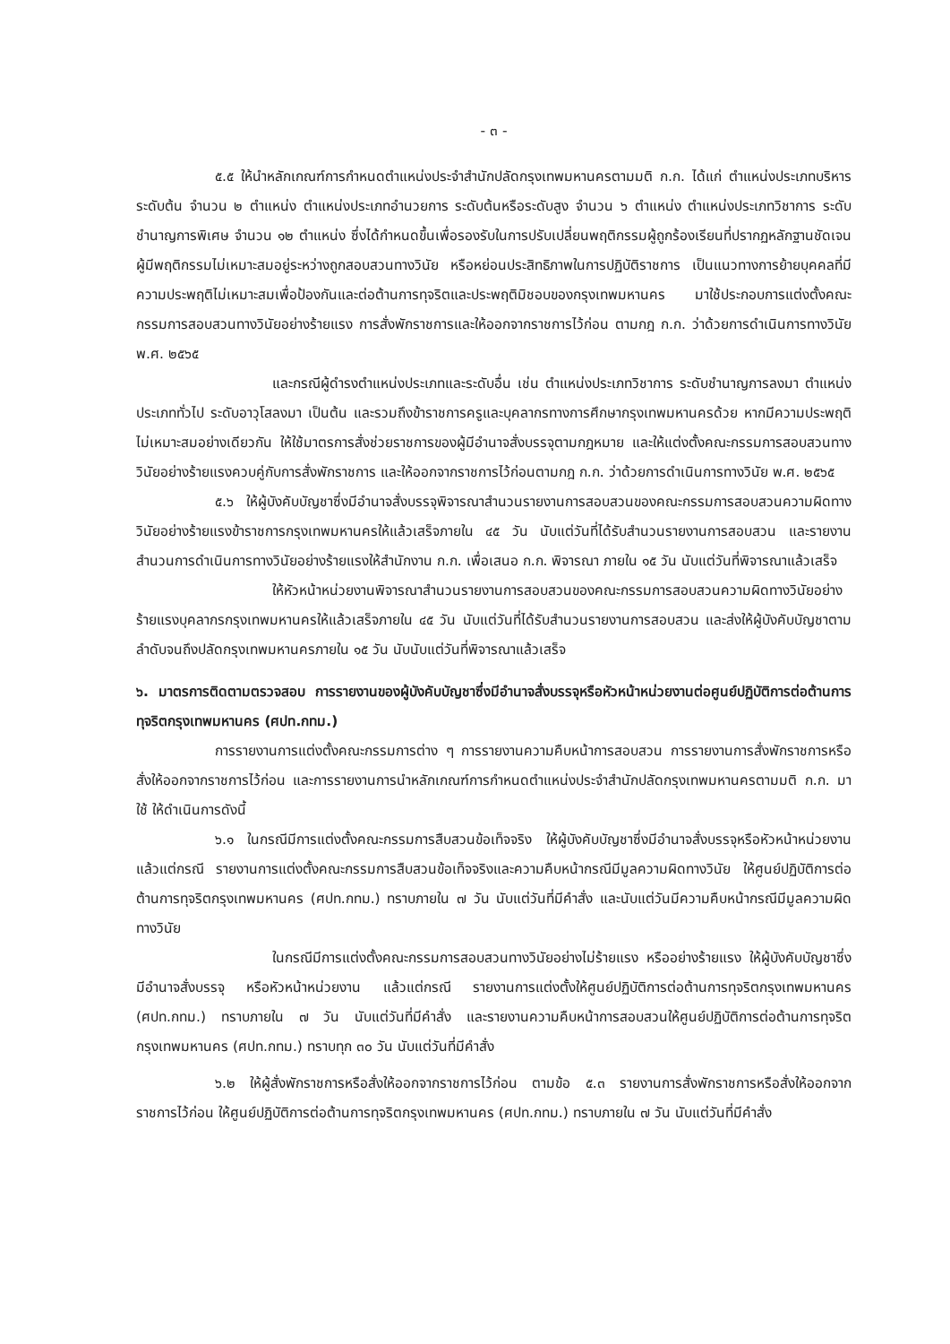- ๓ -
๕.๕ ให้นำหลักเกณฑ์การกำหนดตำแหน่งประจำสำนักปลัดกรุงเทพมหานครตามมติ ก.ก. ได้แก่ ตำแหน่งประเภทบริหาร ระดับต้น จำนวน ๒ ตำแหน่ง ตำแหน่งประเภทอำนวยการ ระดับต้นหรือระดับสูง จำนวน ๖ ตำแหน่ง ตำแหน่งประเภทวิชาการ ระดับชำนาญการพิเศษ จำนวน ๑๒ ตำแหน่ง ซึ่งได้กำหนดขึ้นเพื่อรองรับในการปรับเปลี่ยนพฤติกรรมผู้ถูกร้องเรียนที่ปรากฏหลักฐานชัดเจน ผู้มีพฤติกรรมไม่เหมาะสมอยู่ระหว่างถูกสอบสวนทางวินัย หรือหย่อนประสิทธิภาพในการปฏิบัติราชการ เป็นแนวทางการย้ายบุคคลที่มีความประพฤติไม่เหมาะสมเพื่อป้องกันและต่อต้านการทุจริตและประพฤติมิชอบของกรุงเทพมหานคร มาใช้ประกอบการแต่งตั้งคณะกรรมการสอบสวนทางวินัยอย่างร้ายแรง การสั่งพักราชการและให้ออกจากราชการไว้ก่อน ตามกฎ ก.ก. ว่าด้วยการดำเนินการทางวินัย พ.ศ. ๒๕๖๕
และกรณีผู้ดำรงตำแหน่งประเภทและระดับอื่น เช่น ตำแหน่งประเภทวิชาการ ระดับชำนาญการลงมา ตำแหน่งประเภททั่วไป ระดับอาวุโสลงมา เป็นต้น และรวมถึงข้าราชการครูและบุคลากรทางการศึกษากรุงเทพมหานครด้วย หากมีความประพฤติไม่เหมาะสมอย่างเดียวกัน ให้ใช้มาตรการสั่งช่วยราชการของผู้มีอำนาจสั่งบรรจุตามกฎหมาย และให้แต่งตั้งคณะกรรมการสอบสวนทางวินัยอย่างร้ายแรงควบคู่กับการสั่งพักราชการ และให้ออกจากราชการไว้ก่อนตามกฎ ก.ก. ว่าด้วยการดำเนินการทางวินัย พ.ศ. ๒๕๖๕
๕.๖ ให้ผู้บังคับบัญชาซึ่งมีอำนาจสั่งบรรจุพิจารณาสำนวนรายงานการสอบสวนของคณะกรรมการสอบสวนความผิดทางวินัยอย่างร้ายแรงข้าราชการกรุงเทพมหานครให้แล้วเสร็จภายใน ๔๕ วัน นับแต่วันที่ได้รับสำนวนรายงานการสอบสวน และรายงานสำนวนการดำเนินการทางวินัยอย่างร้ายแรงให้สำนักงาน ก.ก. เพื่อเสนอ ก.ก. พิจารณา ภายใน ๑๕ วัน นับแต่วันที่พิจารณาแล้วเสร็จ
ให้หัวหน้าหน่วยงานพิจารณาสำนวนรายงานการสอบสวนของคณะกรรมการสอบสวนความผิดทางวินัยอย่างร้ายแรงบุคลากรกรุงเทพมหานครให้แล้วเสร็จภายใน ๔๕ วัน นับแต่วันที่ได้รับสำนวนรายงานการสอบสวน และส่งให้ผู้บังคับบัญชาตามลำดับจนถึงปลัดกรุงเทพมหานครภายใน ๑๕ วัน นับนับแต่วันที่พิจารณาแล้วเสร็จ
๖. มาตรการติดตามตรวจสอบ การรายงานของผู้บังคับบัญชาซึ่งมีอำนาจสั่งบรรจุหรือหัวหน้าหน่วยงานต่อศูนย์ปฏิบัติการต่อต้านการทุจริตกรุงเทพมหานคร (ศปท.กทม.)
การรายงานการแต่งตั้งคณะกรรมการต่าง ๆ การรายงานความคืบหน้าการสอบสวน การรายงานการสั่งพักราชการหรือสั่งให้ออกจากราชการไว้ก่อน และการรายงานการนำหลักเกณฑ์การกำหนดตำแหน่งประจำสำนักปลัดกรุงเทพมหานครตามมติ ก.ก. มาใช้ ให้ดำเนินการดังนี้
๖.๑ ในกรณีมีการแต่งตั้งคณะกรรมการสืบสวนข้อเท็จจริง ให้ผู้บังคับบัญชาซึ่งมีอำนาจสั่งบรรจุหรือหัวหน้าหน่วยงาน แล้วแต่กรณี รายงานการแต่งตั้งคณะกรรมการสืบสวนข้อเท็จจริงและความคืบหน้ากรณีมีมูลความผิดทางวินัย ให้ศูนย์ปฏิบัติการต่อต้านการทุจริตกรุงเทพมหานคร (ศปท.กทม.) ทราบภายใน ๗ วัน นับแต่วันที่มีคำสั่ง และนับแต่วันมีความคืบหน้ากรณีมีมูลความผิดทางวินัย
ในกรณีมีการแต่งตั้งคณะกรรมการสอบสวนทางวินัยอย่างไม่ร้ายแรง หรืออย่างร้ายแรง ให้ผู้บังคับบัญชาซึ่งมีอำนาจสั่งบรรจุ หรือหัวหน้าหน่วยงาน แล้วแต่กรณี รายงานการแต่งตั้งให้ศูนย์ปฏิบัติการต่อต้านการทุจริตกรุงเทพมหานคร (ศปท.กทม.) ทราบภายใน ๗ วัน นับแต่วันที่มีคำสั่ง และรายงานความคืบหน้าการสอบสวนให้ศูนย์ปฏิบัติการต่อต้านการทุจริตกรุงเทพมหานคร (ศปท.กทม.) ทราบทุก ๓๐ วัน นับแต่วันที่มีคำสั่ง
๖.๒ ให้ผู้สั่งพักราชการหรือสั่งให้ออกจากราชการไว้ก่อน ตามข้อ ๕.๓ รายงานการสั่งพักราชการหรือสั่งให้ออกจากราชการไว้ก่อน ให้ศูนย์ปฏิบัติการต่อต้านการทุจริตกรุงเทพมหานคร (ศปท.กทม.) ทราบภายใน ๗ วัน นับแต่วันที่มีคำสั่ง